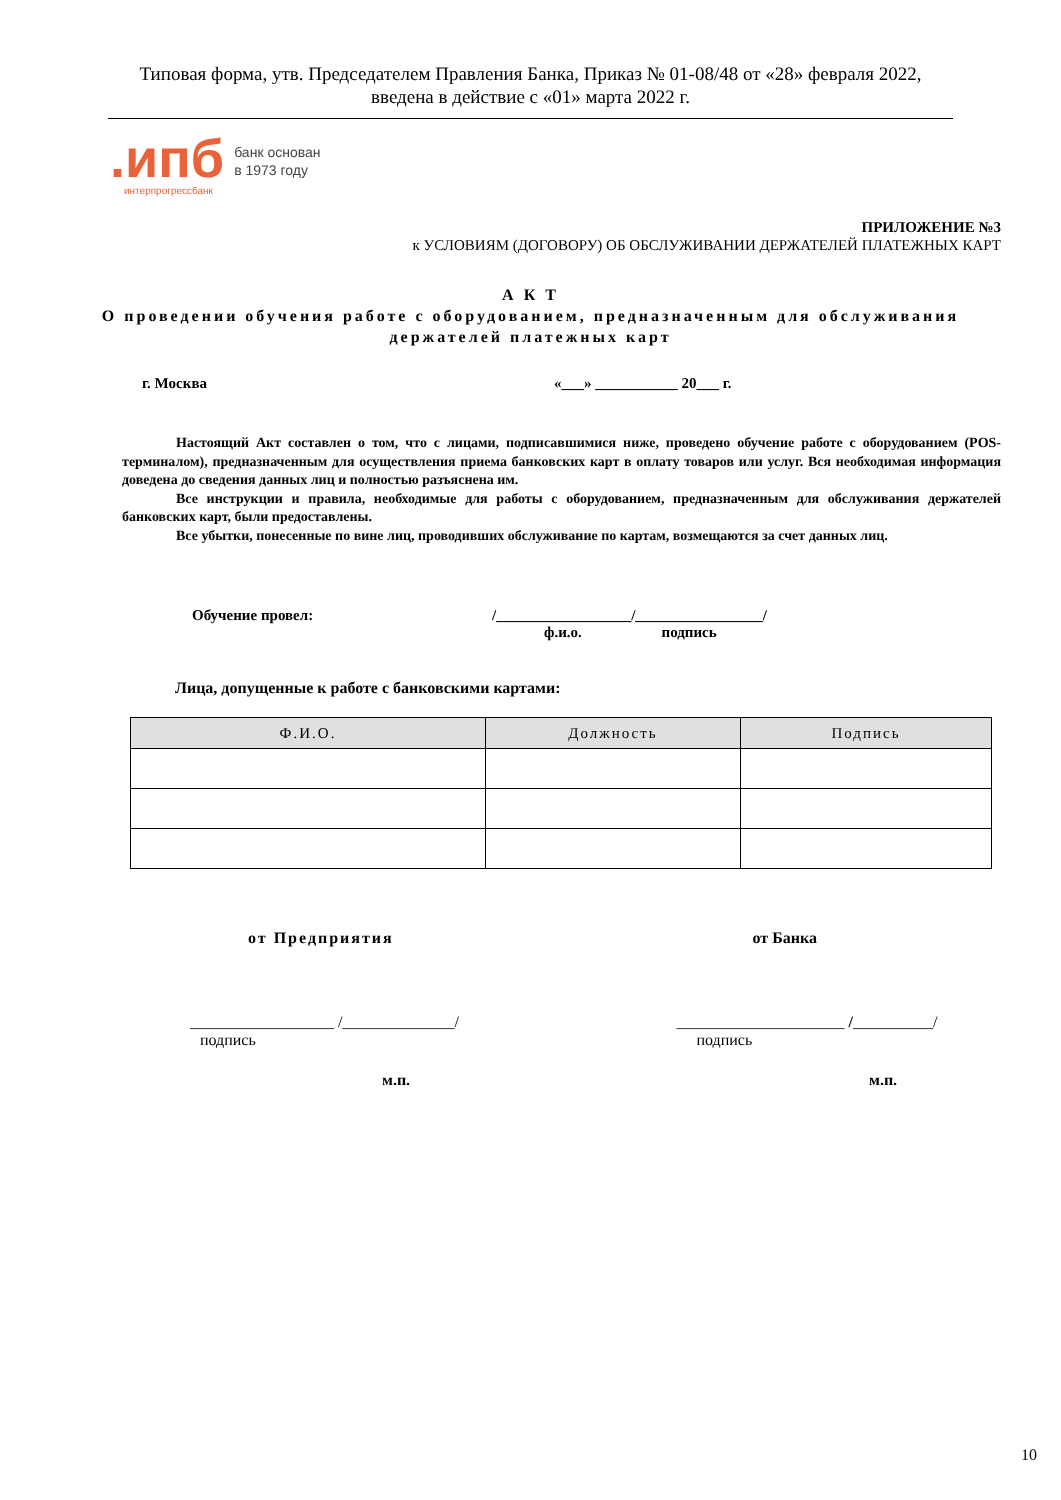Типовая форма, утв. Председателем Правления Банка, Приказ № 01-08/48 от «28» февраля 2022,
введена в действие с «01» марта 2022 г.
.ипб
интерпрогрессбанк
банк основан
в 1973 году
ПРИЛОЖЕНИЕ №3
к УСЛОВИЯМ (ДОГОВОРУ) ОБ ОБСЛУЖИВАНИИ ДЕРЖАТЕЛЕЙ ПЛАТЕЖНЫХ КАРТ
А К Т
О проведении обучения работе с оборудованием, предназначенным для обслуживания держателей платежных карт
г. Москва «___» ___________ 20___ г.
Настоящий Акт составлен о том, что с лицами, подписавшимися ниже, проведено обучение работе с оборудованием (POS-терминалом), предназначенным для осуществления приема банковских карт в оплату товаров или услуг. Вся необходимая информация доведена до сведения данных лиц и полностью разъяснена им.
Все инструкции и правила, необходимые для работы с оборудованием, предназначенным для обслуживания держателей банковских карт, были предоставлены.
Все убытки, понесенные по вине лиц, проводивших обслуживание по картам, возмещаются за счет данных лиц.
Обучение провел: /__________________/_________________/
ф.и.о. подпись
Лица, допущенные к работе с банковскими картами:
| Ф.И.О. | Должность | Подпись |
| --- | --- | --- |
от Предприятия от Банка
__________________ /______________/
подпись
_____________________ /__________/
подпись
м.п. м.п.
10